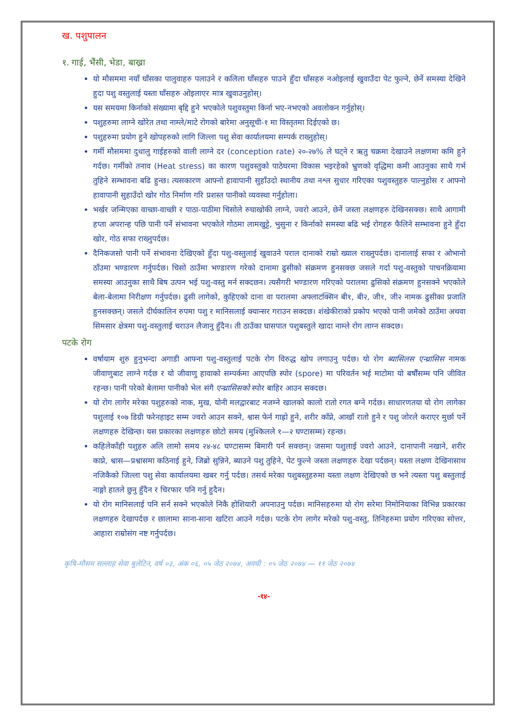ख. पशुपालन
१. गाई, भैंसी, भेडा, बाख्रा
यो मौसममा नयाँ घाँसका पालुवाहरु पलाउने र कलिला घाँसहरु पाउने हुँदा घाँसहरु नओइलाई खुवाउँदा पेट फुल्ने, छेर्ने समस्या देखिने हुदा पशु वस्तुलाई यस्ता घाँसहरु ओइलाएर मात्र खुवाउनुहोस्।
यस समयमा किर्नाको संख्यामा बृद्दि हुने भएकोले पशुवस्तुमा किर्ना भए-नभएको अवलोकन गर्नुहोस्।
पशुहरुमा लाग्ने खोरेत तथा नाम्ले/माटे रोगको बारेमा अनुसूची-१ मा विस्तृतमा दिईएको छ।
पशुहरुमा प्रयोग हुने खोपहरुको लागि जिल्ला पशु सेवा कार्यालयमा सम्पर्क राख्नुहोस्।
गर्मी मौसममा दुधालु गाईहरुको वाली लाग्ने दर (conception rate) २०-२७% ले घट्ने र ऋतु चक्रमा देखाउने लक्षणमा कमि हुने गर्दछ। गर्मीको तनाव (Heat stress) का कारण पशुवस्तुको पाठेघरमा विकास भइरहेको भ्रुणको वृद्धिमा कमी आउनुका साथै गर्भ तुहिने सम्भावना बढि हुन्छ। त्यसकारण आफ्नो हावापानी सुहाँउदो स्थानीय तथा नश्ल सुधार गरिएका पशुवस्तुहरु पाल्नुहोस र आफ्नो हावापानी सुहाउँदो खोर गोठ निर्माण गरि प्रशस्त पानीको व्यवस्था गर्नुहोला।
भर्खर जन्मिएका वाच्छा-वाच्छी र पाठा-पाठीमा चिसोले रुघाखोकी लाग्ने, ज्वरो आउने, छेर्ने जस्ता लक्षणहरु देखिनसक्छ। साथै आगामी हप्ता अपरान्ह पछि पानी पर्ने संभावना भएकोले गोठमा लामखुट्टे, भुसुना र किर्नाको समस्या बढि भई रोगहरु फैलिने सम्भावना हुने हुँदा खोर, गोठ सफा राख्नुपर्दछ।
दैनिकजसो पानी पर्ने संभावना देखिएको हुँदा पशु-वस्तुलाई खुवाउने पराल दानाको राम्रो ख्याल राख्नुपर्दछ। दानालाई सफा र ओभानो ठाँउमा भण्डारण गर्नुपर्दछ। चिसो ठाउँमा भण्डारण गरेको दानामा ढुसीको संक्रमण हुनसक्छ जसले गर्दा पशु-वस्तुको पाचनक्रियामा समस्या आउनुका साथै बिष उत्पन भई पशु-वस्तु मर्न सक्दछन। त्यसैगरी भण्डारण गरिएको परालमा ढुसिको संक्रमण हुनसक्ने भएकोले बेला-बेलामा निरीक्षण गर्नुपर्दछ। ढुसी लागेको, कुहिएको दाना वा परालमा अफ्लाटक्सिन बी१, बी२, जी१, जी२ नामक ढुसीका प्रजाति हुनसक्छन्। जसले दीर्घकालिन रुपमा पशु र मानिसलाई क्यान्सर गराउन सक्दछ। शंखेकीराको प्रकोप भएको पानी जमेको ठाउँमा अथवा सिमसार क्षेत्रमा पशु-वस्तुलाई चराउन लैजानु हुँदैन। ती ठाउँका घासपात पशुबस्तुले खादा नाम्ले रोग लाग्न सक्दछ।
पटके रोग
वर्षायाम शुरु हुनुभन्दा अगाडी आफ्ना पशु-वस्तुलाई पटके रोग विरुद्ध खोप लगाउनु पर्दछ। यो रोग ब्यासिलस एन्थ्रासिस नामक जीवाणुबाट लाग्ने गर्दछ र यो जीवाणु हावाको सम्पर्कमा आएपछि स्पोर (spore) मा परिवर्तन भई माटोमा यो बर्षौंसम्म पनि जीवित रहन्छ। पानी परेको बेलामा पानीको भेल संगै एन्थ्रासिसको स्पोर बाहिर आउन सक्दछ।
यो रोग लागेर मरेका पशुहरुको नाक, मुख, योनी मलद्वारबाट नजम्ने खालको कालो रातो रगत बग्ने गर्दछ। साधारणतया यो रोग लागेका पशुलाई १०७ डिग्री फरेनहाइट सम्म ज्वरो आउन सक्ने, श्वास फेर्न गाह्रो हुने, शरीर काँप्ने, आखाँ रातो हुने र पशु जोरले कराएर मुर्छा पर्ने लक्षणहरु देखिन्छ। यस प्रकारका लक्षणहरु छोटो समय (मुश्किलले १—२ घण्टासम्म) रहन्छ।
कहिलेकाँही पशुहरु अलि लामो समय २४-४८ घण्टासम्म बिमारी पर्न सक्छन्। जसमा पशुलाई ज्वरो आउने, दानापानी नखाने, शरीर काप्ने, श्वास—प्रश्वासमा कठिनाई हुने, जिब्रो सुन्निने, ब्याउने पशु तुहिने, पेट फुल्ने जस्ता लक्षणहरु देखा पर्दछन्। यस्ता लक्षण देखिनासाथ नजिकैको जिल्ला पशु सेवा कार्यालयमा खबर गर्नु पर्दछ। तसर्थ मरेका पशुबस्तुहरुमा यस्ता लक्षण देखिएको छ भने त्यस्ता पशु बस्तुलाई नाङ्गो हातले छुनु हुँदैन र चिरफार पनि गर्नु हुदैन।
यो रोग मानिसलाई पनि सर्न सक्ने भएकोले निकै होशियारी अपनाउनु पर्दछ। मानिसहरुमा यो रोग सरेमा निमोनियाका विभिन्न प्रकारका लक्षणहरु देखापर्दछ र छालामा साना-साना खटिरा आउने गर्दछ। पटके रोग लागेर मरेको पशु-वस्तु, तिनिहरुमा प्रयोग गरिएका सोत्तर, आहारा राम्रोसंग नष्ट गर्नुपर्दछ।
कृषि-मौसम सल्लाह सेवा बुलेटिन, वर्ष ०३, अंक ०६, ०५ जेठ २०७४, अवधी : ०५ जेठ २०७४ — ११ जेठ २०७४
-१४-